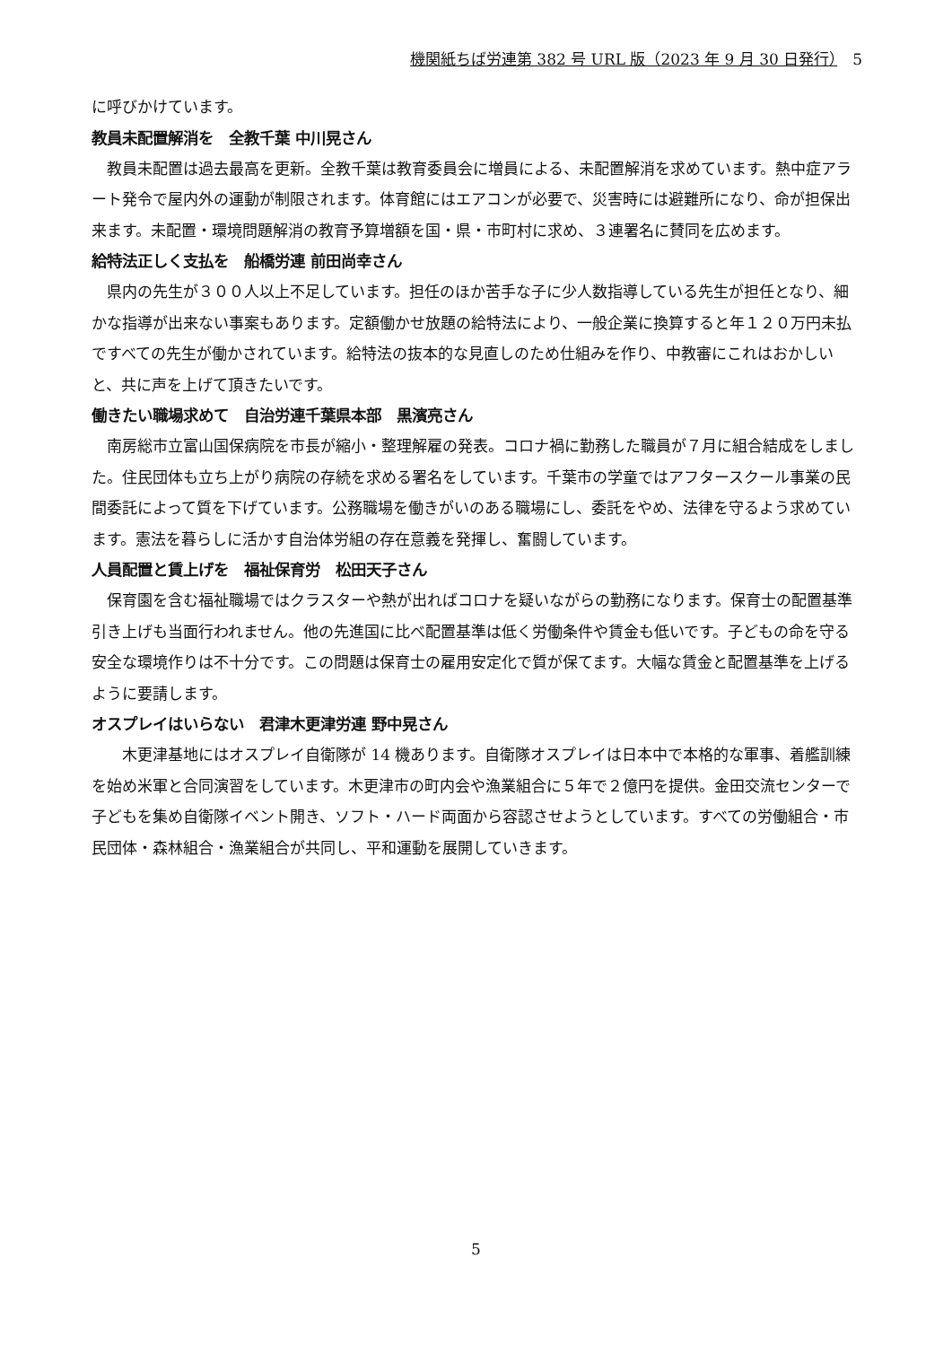機関紙ちば労連第 382 号 URL 版（2023 年 9 月 30 日発行）　5
に呼びかけています。
教員未配置解消を　全教千葉 中川晃さん
　教員未配置は過去最高を更新。全教千葉は教育委員会に増員による、未配置解消を求めています。熱中症アラート発令で屋内外の運動が制限されます。体育館にはエアコンが必要で、災害時には避難所になり、命が担保出来ます。未配置・環境問題解消の教育予算増額を国・県・市町村に求め、３連署名に賛同を広めます。
給特法正しく支払を　船橋労連 前田尚幸さん
　県内の先生が３００人以上不足しています。担任のほか苦手な子に少人数指導している先生が担任となり、細かな指導が出来ない事案もあります。定額働かせ放題の給特法により、一般企業に換算すると年１２０万円未払ですべての先生が働かされています。給特法の抜本的な見直しのため仕組みを作り、中教審にこれはおかしいと、共に声を上げて頂きたいです。
働きたい職場求めて　自治労連千葉県本部　黒濱亮さん
　南房総市立富山国保病院を市長が縮小・整理解雇の発表。コロナ禍に勤務した職員が７月に組合結成をしました。住民団体も立ち上がり病院の存続を求める署名をしています。千葉市の学童ではアフタースクール事業の民間委託によって質を下げています。公務職場を働きがいのある職場にし、委託をやめ、法律を守るよう求めています。憲法を暮らしに活かす自治体労組の存在意義を発揮し、奮闘しています。
人員配置と賃上げを　福祉保育労　松田天子さん
　保育園を含む福祉職場ではクラスターや熱が出ればコロナを疑いながらの勤務になります。保育士の配置基準引き上げも当面行われません。他の先進国に比べ配置基準は低く労働条件や賃金も低いです。子どもの命を守る安全な環境作りは不十分です。この問題は保育士の雇用安定化で質が保てます。大幅な賃金と配置基準を上げるように要請します。
オスプレイはいらない　君津木更津労連 野中晃さん
　　木更津基地にはオスプレイ自衛隊が 14 機あります。自衛隊オスプレイは日本中で本格的な軍事、着艦訓練を始め米軍と合同演習をしています。木更津市の町内会や漁業組合に５年で２億円を提供。金田交流センターで子どもを集め自衛隊イベント開き、ソフト・ハード両面から容認させようとしています。すべての労働組合・市民団体・森林組合・漁業組合が共同し、平和運動を展開していきます。
5